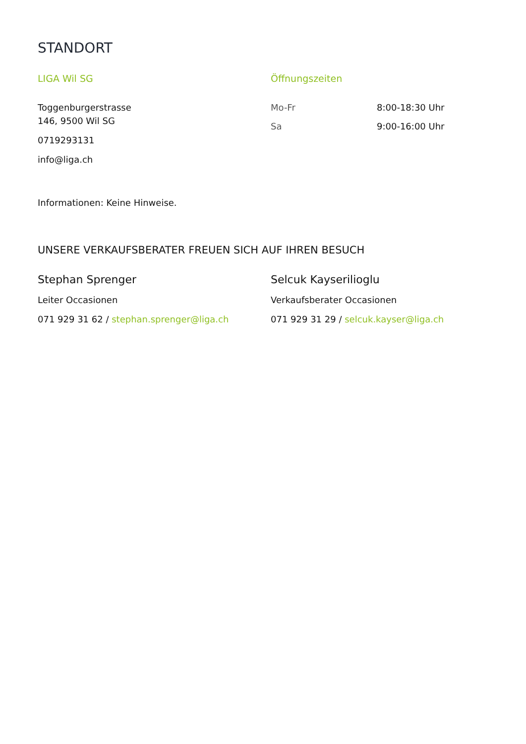STANDORT
LIGA Wil SG
Toggenburgerstrasse
146, 9500 Wil SG
0719293131
info@liga.ch
Öffnungszeiten
| Mo-Fr | 8:00-18:30 Uhr |
| Sa | 9:00-16:00 Uhr |
Informationen: Keine Hinweise.
UNSERE VERKAUFSBERATER FREUEN SICH AUF IHREN BESUCH
Stephan Sprenger
Leiter Occasionen
071 929 31 62 / stephan.sprenger@liga.ch
Selcuk Kayserilioglu
Verkaufsberater Occasionen
071 929 31 29 / selcuk.kayser@liga.ch